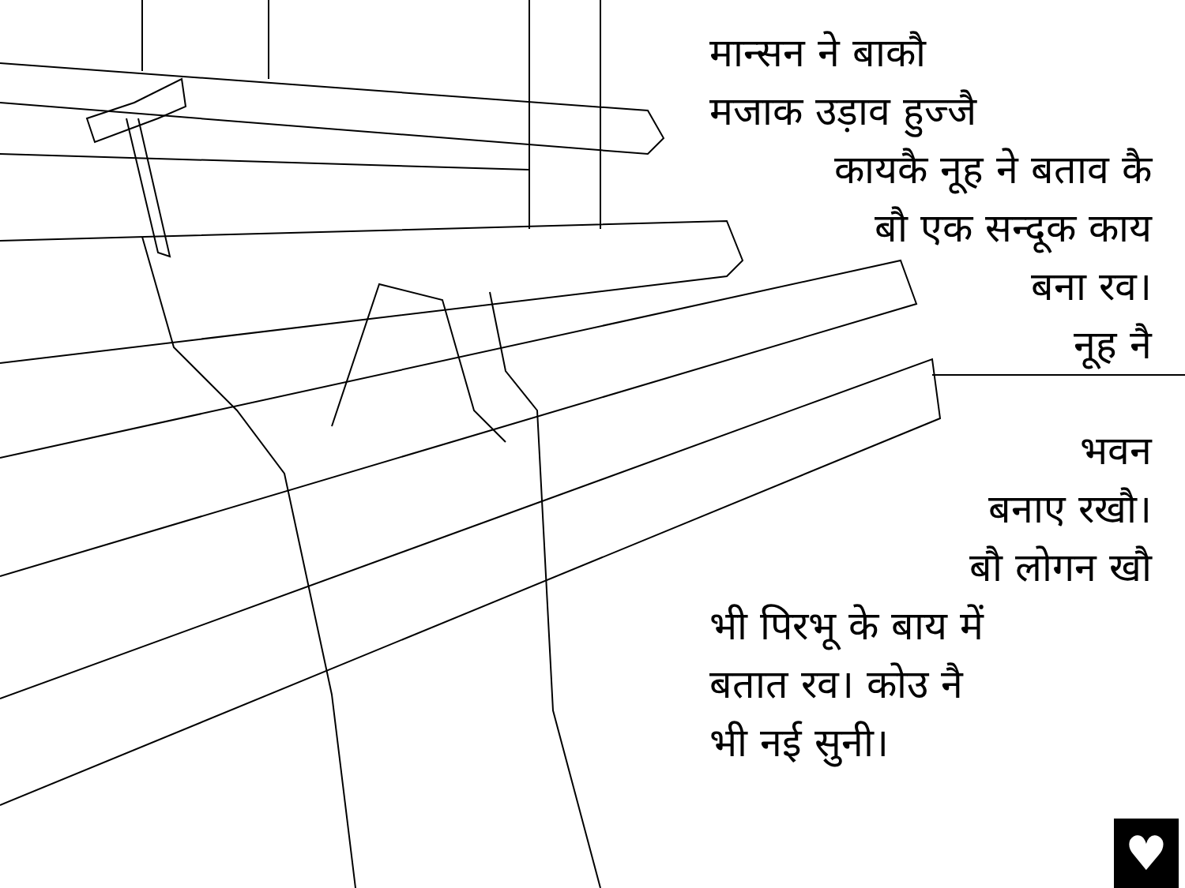मान्सन ने बाकौ
मजाक उड़ाव हुज्जै
कायकै नूह ने बताव कै
बौ एक सन्दूक काय
बना रव।
नूह नै
भवन
बनाए रखौ।
बौ लोगन खौ
भी पिरभू के बाय में
बतात रव। कोउ नै
भी नई सुनी।
♥